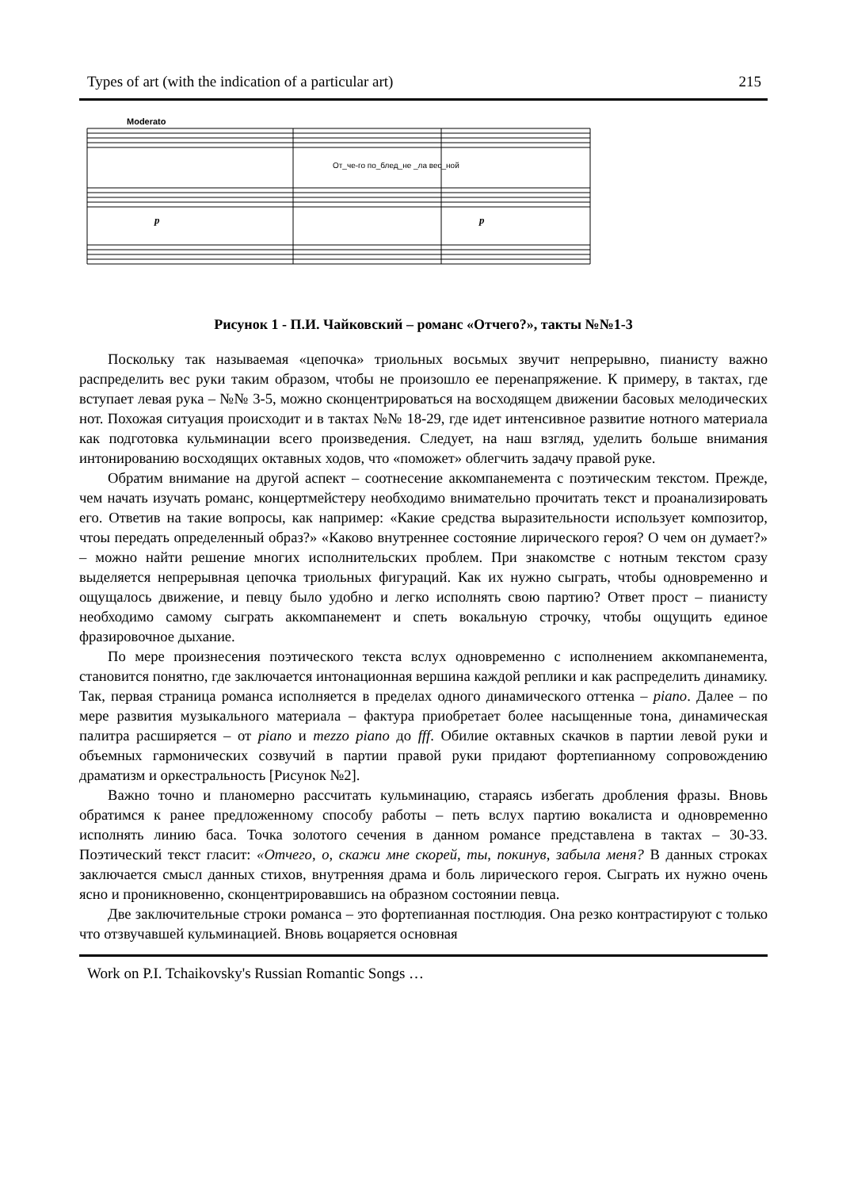Types of art (with the indication of a particular art) 215
Moderato
От_че-го по_блед_не _ла вес_ной
p
p
Рисунок 1 - П.И. Чайковский – романс «Отчего?», такты №№1-3
Поскольку так называемая «цепочка» триольных восьмых звучит непрерывно, пианисту важно распределить вес руки таким образом, чтобы не произошло ее перенапряжение. К примеру, в тактах, где вступает левая рука – №№ 3-5, можно сконцентрироваться на восходящем движении басовых мелодических нот. Похожая ситуация происходит и в тактах №№ 18-29, где идет интенсивное развитие нотного материала как подготовка кульминации всего произведения. Следует, на наш взгляд, уделить больше внимания интонированию восходящих октавных ходов, что «поможет» облегчить задачу правой руке.
Обратим внимание на другой аспект – соотнесение аккомпанемента с поэтическим текстом. Прежде, чем начать изучать романс, концертмейстеру необходимо внимательно прочитать текст и проанализировать его. Ответив на такие вопросы, как например: «Какие средства выразительности использует композитор, чтоы передать определенный образ?» «Каково внутреннее состояние лирического героя? О чем он думает?» – можно найти решение многих исполнительских проблем. При знакомстве с нотным текстом сразу выделяется непрерывная цепочка триольных фигураций. Как их нужно сыграть, чтобы одновременно и ощущалось движение, и певцу было удобно и легко исполнять свою партию? Ответ прост – пианисту необходимо самому сыграть аккомпанемент и спеть вокальную строчку, чтобы ощущить единое фразировочное дыхание.
По мере произнесения поэтического текста вслух одновременно с исполнением аккомпанемента, становится понятно, где заключается интонационная вершина каждой реплики и как распределить динамику. Так, первая страница романса исполняется в пределах одного динамического оттенка – piano. Далее – по мере развития музыкального материала – фактура приобретает более насыщенные тона, динамическая палитра расширяется – от piano и mezzo piano до fff. Обилие октавных скачков в партии левой руки и объемных гармонических созвучий в партии правой руки придают фортепианному сопровождению драматизм и оркестральность [Рисунок №2].
Важно точно и планомерно рассчитать кульминацию, стараясь избегать дробления фразы. Вновь обратимся к ранее предложенному способу работы – петь вслух партию вокалиста и одновременно исполнять линию баса. Точка золотого сечения в данном романсе представлена в тактах – 30-33. Поэтический текст гласит: «Отчего, о, скажи мне скорей, ты, покинув, забыла меня? В данных строках заключается смысл данных стихов, внутренняя драма и боль лирического героя. Сыграть их нужно очень ясно и проникновенно, сконцентрировавшись на образном состоянии певца.
Две заключительные строки романса – это фортепианная постлюдия. Она резко контрастируют с только что отзвучавшей кульминацией. Вновь воцаряется основная
Work on P.I. Tchaikovsky's Russian Romantic Songs …